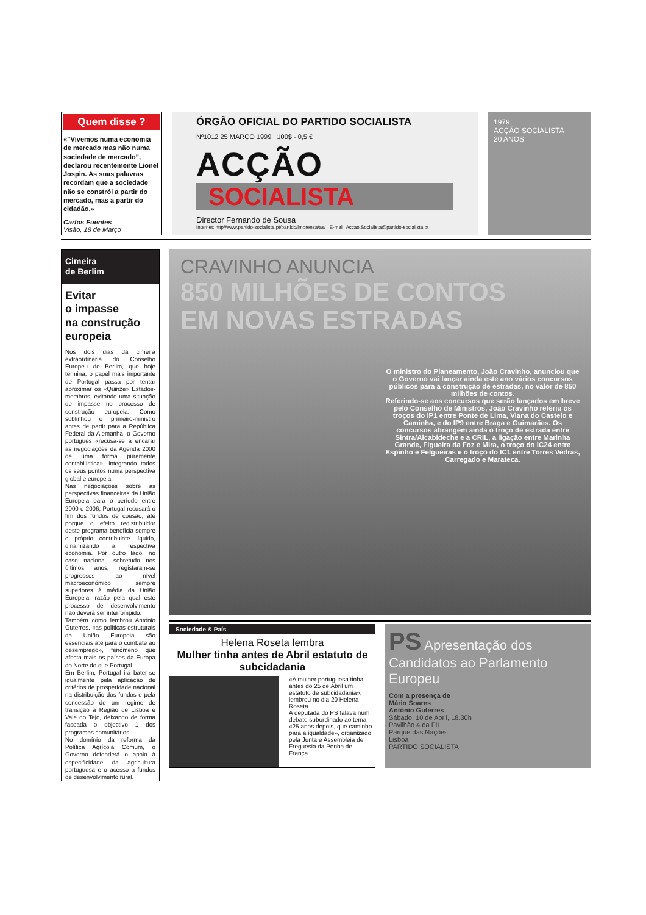Quem disse ?
«”Vivemos numa economia de mercado mas não numa sociedade de mercado”, declarou recentemente Lionel Jospin. As suas palavras recordam que a sociedade não se constrói a partir do mercado, mas a partir do cidadão.»
Carlos Fuentes
Visão, 18 de Março
ÓRGÃO OFICIAL DO PARTIDO SOCIALISTA
Nº1012 25 MARÇO 1999 100$ - 0,5 €
ACÇÃO
SOCIALISTA
Director Fernando de Sousa
Internet: http//www.partido-socialista.pt/partido/imprensa/as/ E-mail: Accao.Socialista@partido-socialista.pt
1979
ACÇÃO SOCIALISTA
20 ANOS
Cimeira
de Berlim
Evitar
o impasse
na construção
europeia
Nos dois dias da cimeira extraordinária do Conselho Europeu de Berlim, que hoje termina, o papel mais importante de Portugal passa por tentar aproximar os «Quinze» Estados-membros, evitando uma situação de impasse no processo de construção europeia. Como sublinhou o primeiro-ministro antes de partir para a República Federal da Alemanha, o Governo português «recusa-se a encarar as negociações da Agenda 2000 de uma forma puramente contabilística», integrando todos os seus pontos numa perspectiva global e europeia.
Nas negociações sobre as perspectivas financeiras da União Europeia para o período entre 2000 e 2006, Portugal recusará o fim dos fundos de coesão, até porque o efeito redistribuidor deste programa beneficia sempre o próprio contribuinte líquido, dinamizando a respectiva economia. Por outro lado, no caso nacional, sobretudo nos últimos anos, registaram-se progressos ao nível macroeconómico sempre superiores à média da União Europeia, razão pela qual este processo de desenvolvimento não deverá ser interrompido.
Também como lembrou António Guterres, «as políticas estruturais da União Europeia são essenciais até para o combate ao desemprego», fenómeno que afecta mais os países da Europa do Norte do que Portugal.
Em Berlim, Portugal irá bater-se igualmente pela aplicação de critérios de prosperidade nacional na distribuição dos fundos e pela concessão de um regime de transição à Região de Lisboa e Vale do Tejo, deixando de forma faseada o objectivo 1 dos programas comunitários.
No domínio da reforma da Política Agrícola Comum, o Governo defenderá o apoio à especificidade da agricultura portuguesa e o acesso a fundos de desenvolvimento rural.
CRAVINHO ANUNCIA
850 MILHÕES DE CONTOS
EM NOVAS ESTRADAS
O ministro do Planeamento, João Cravinho, anunciou que o Governo vai lançar ainda este ano vários concursos públicos para a construção de estradas, no valor de 850 milhões de contos.
Referindo-se aos concursos que serão lançados em breve pelo Conselho de Ministros, João Cravinho referiu os troços do IP1 entre Ponte de Lima, Viana do Castelo e Caminha, e do IP9 entre Braga e Guimarães. Os concursos abrangem ainda o troço de estrada entre Sintra/Alcabideche e a CRIL, a ligação entre Marinha Grande, Figueira da Foz e Mira, o troço do IC24 entre Espinho e Felgueiras e o troço do IC1 entre Torres Vedras, Carregado e Marateca.
Sociedade & País
Helena Roseta lembra
Mulher tinha antes de Abril estatuto de subcidadania
«A mulher portuguesa tinha antes do 25 de Abril um estatuto de subcidadania», lembrou no dia 20 Helena Roseta.
A deputada do PS falava num debate subordinado ao tema «25 anos depois, que caminho para a igualdade», organizado pela Junta e Assembleia de Freguesia da Penha de França.
PS Apresentação dos Candidatos ao Parlamento Europeu
Com a presença de
Mário Soares
António Guterres
Sábado, 10 de Abril, 18.30h
Pavilhão 4 da FIL
Parque das Nações
Lisboa
PARTIDO SOCIALISTA